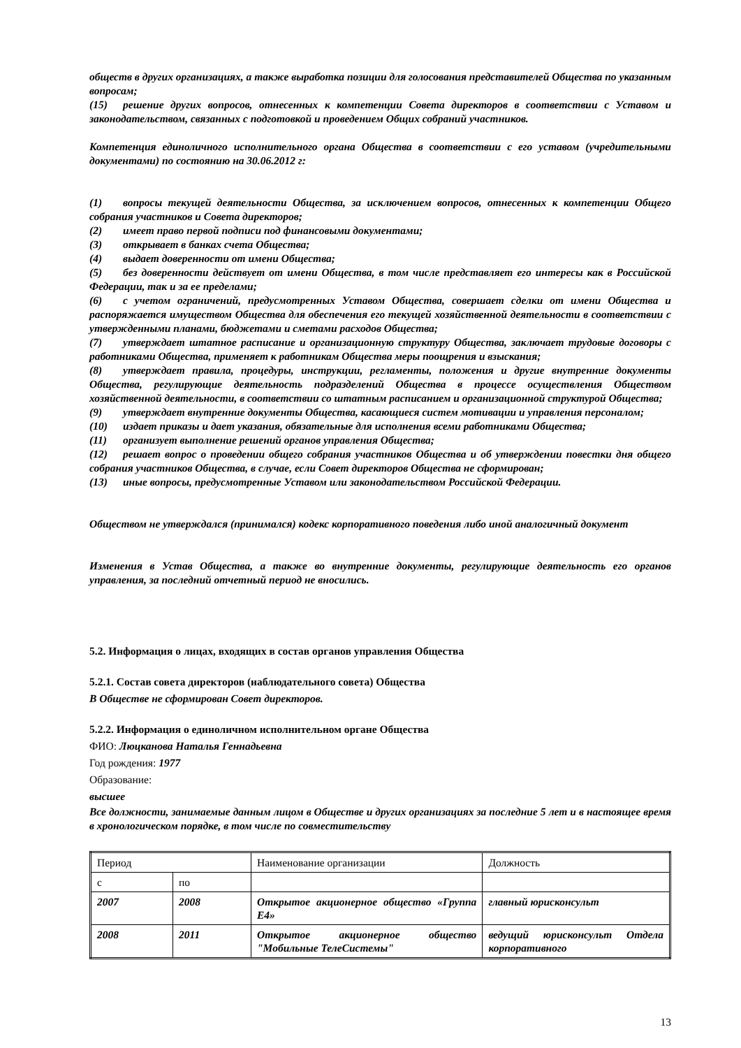обществ в других организациях, а также выработка позиции для голосования представителей Общества по указанным вопросам;
(15) решение других вопросов, отнесенных к компетенции Совета директоров в соответствии с Уставом и законодательством, связанных с подготовкой и проведением Общих собраний участников.
Компетенция единоличного исполнительного органа Общества в соответствии с его уставом (учредительными документами) по состоянию на 30.06.2012 г:
(1) вопросы текущей деятельности Общества, за исключением вопросов, отнесенных к компетенции Общего собрания участников и Совета директоров;
(2) имеет право первой подписи под финансовыми документами;
(3) открывает в банках счета Общества;
(4) выдает доверенности от имени Общества;
(5) без доверенности действует от имени Общества, в том числе представляет его интересы как в Российской Федерации, так и за ее пределами;
(6) с учетом ограничений, предусмотренных Уставом Общества, совершает сделки от имени Общества и распоряжается имуществом Общества для обеспечения его текущей хозяйственной деятельности в соответствии с утвержденными планами, бюджетами и сметами расходов Общества;
(7) утверждает штатное расписание и организационную структуру Общества, заключает трудовые договоры с работниками Общества, применяет к работникам Общества меры поощрения и взыскания;
(8) утверждает правила, процедуры, инструкции, регламенты, положения и другие внутренние документы Общества, регулирующие деятельность подразделений Общества в процессе осуществления Обществом хозяйственной деятельности, в соответствии со штатным расписанием и организационной структурой Общества;
(9) утверждает внутренние документы Общества, касающиеся систем мотивации и управления персоналом;
(10) издает приказы и дает указания, обязательные для исполнения всеми работниками Общества;
(11) организует выполнение решений органов управления Общества;
(12) решает вопрос о проведении общего собрания участников Общества и об утверждении повестки дня общего собрания участников Общества, в случае, если Совет директоров Общества не сформирован;
(13) иные вопросы, предусмотренные Уставом или законодательством Российской Федерации.
Обществом не утверждался (принимался) кодекс корпоративного поведения либо иной аналогичный документ
Изменения в Устав Общества, а также во внутренние документы, регулирующие деятельность его органов управления, за последний отчетный период не вносились.
5.2. Информация о лицах, входящих в состав органов управления Общества
5.2.1. Состав совета директоров (наблюдательного совета) Общества
В Обществе не сформирован Совет директоров.
5.2.2. Информация о единоличном исполнительном органе Общества
ФИО: Люцканова Наталья Геннадьевна
Год рождения: 1977
Образование:
высшее
Все должности, занимаемые данным лицом в Обществе и других организациях за последние 5 лет и в настоящее время в хронологическом порядке, в том числе по совместительству
| Период | | Наименование организации | Должность |
| с | по | | |
| 2007 | 2008 | Открытое акционерное общество «Группа Е4» | главный юрисконсульт |
| 2008 | 2011 | Открытое акционерное общество "Мобильные ТелеСистемы" | ведущий юрисконсульт Отдела корпоративного |
13